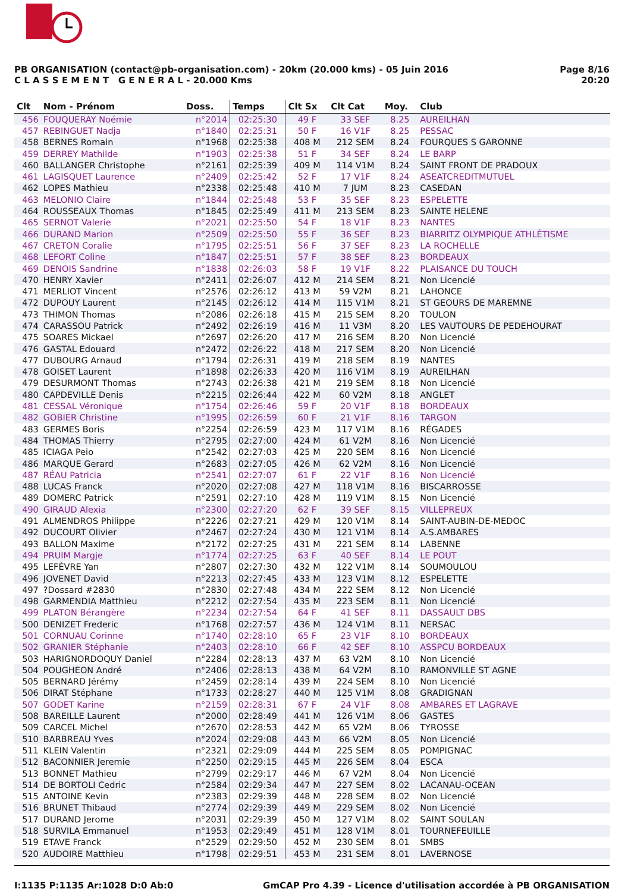PB ORGANISATION (contact@pb-organisation.com) - 20km (20.000 kms) - 05 Juin 2016
C L A S S E M E N T G E N E R A L - 20.000 Kms
Page 8/16
20:20
| Clt | Nom - Prénom | Doss. | Temps | Clt Sx | Clt Cat | Moy. | Club |
| --- | --- | --- | --- | --- | --- | --- | --- |
| 456 | FOUQUERAY Noémie | n°2014 | 02:25:30 | 49 F | 33 SEF | 8.25 | AUREILHAN |
| 457 | REBINGUET Nadja | n°1840 | 02:25:31 | 50 F | 16 V1F | 8.25 | PESSAC |
| 458 | BERNES Romain | n°1968 | 02:25:38 | 408 M | 212 SEM | 8.24 | FOURQUES S GARONNE |
| 459 | DERREY Mathilde | n°1903 | 02:25:38 | 51 F | 34 SEF | 8.24 | LE BARP |
| 460 | BALLANGER Christophe | n°2161 | 02:25:39 | 409 M | 114 V1M | 8.24 | SAINT FRONT DE PRADOUX |
| 461 | LAGISQUET Laurence | n°2409 | 02:25:42 | 52 F | 17 V1F | 8.24 | ASEATCREDITMUTUEL |
| 462 | LOPES Mathieu | n°2338 | 02:25:48 | 410 M | 7 JUM | 8.23 | CASEDAN |
| 463 | MELONIO Claire | n°1844 | 02:25:48 | 53 F | 35 SEF | 8.23 | ESPELETTE |
| 464 | ROUSSEAUX Thomas | n°1845 | 02:25:49 | 411 M | 213 SEM | 8.23 | SAINTE HELENE |
| 465 | SERNOT Valerie | n°2021 | 02:25:50 | 54 F | 18 V1F | 8.23 | NANTES |
| 466 | DURAND Marion | n°2509 | 02:25:50 | 55 F | 36 SEF | 8.23 | BIARRITZ OLYMPIQUE ATHLÉTISME |
| 467 | CRETON Coralie | n°1795 | 02:25:51 | 56 F | 37 SEF | 8.23 | LA ROCHELLE |
| 468 | LEFORT Coline | n°1847 | 02:25:51 | 57 F | 38 SEF | 8.23 | BORDEAUX |
| 469 | DENOIS Sandrine | n°1838 | 02:26:03 | 58 F | 19 V1F | 8.22 | PLAISANCE DU TOUCH |
| 470 | HENRY Xavier | n°2411 | 02:26:07 | 412 M | 214 SEM | 8.21 | Non Licencié |
| 471 | MERLIOT Vincent | n°2576 | 02:26:12 | 413 M | 59 V2M | 8.21 | LAHONCE |
| 472 | DUPOUY Laurent | n°2145 | 02:26:12 | 414 M | 115 V1M | 8.21 | ST GEOURS DE MAREMNE |
| 473 | THIMON Thomas | n°2086 | 02:26:18 | 415 M | 215 SEM | 8.20 | TOULON |
| 474 | CARASSOU Patrick | n°2492 | 02:26:19 | 416 M | 11 V3M | 8.20 | LES VAUTOURS DE PEDEHOURAT |
| 475 | SOARES Mickael | n°2697 | 02:26:20 | 417 M | 216 SEM | 8.20 | Non Licencié |
| 476 | GASTAL Edouard | n°2472 | 02:26:22 | 418 M | 217 SEM | 8.20 | Non Licencié |
| 477 | DUBOURG Arnaud | n°1794 | 02:26:31 | 419 M | 218 SEM | 8.19 | NANTES |
| 478 | GOISET Laurent | n°1898 | 02:26:33 | 420 M | 116 V1M | 8.19 | AUREILHAN |
| 479 | DESURMONT Thomas | n°2743 | 02:26:38 | 421 M | 219 SEM | 8.18 | Non Licencié |
| 480 | CAPDEVILLE Denis | n°2215 | 02:26:44 | 422 M | 60 V2M | 8.18 | ANGLET |
| 481 | CESSAL Véronique | n°1754 | 02:26:46 | 59 F | 20 V1F | 8.18 | BORDEAUX |
| 482 | GOBIER Christine | n°1995 | 02:26:59 | 60 F | 21 V1F | 8.16 | TARGON |
| 483 | GERMES Boris | n°2254 | 02:26:59 | 423 M | 117 V1M | 8.16 | RÉGADES |
| 484 | THOMAS Thierry | n°2795 | 02:27:00 | 424 M | 61 V2M | 8.16 | Non Licencié |
| 485 | ICIAGA Peio | n°2542 | 02:27:03 | 425 M | 220 SEM | 8.16 | Non Licencié |
| 486 | MARQUE Gerard | n°2683 | 02:27:05 | 426 M | 62 V2M | 8.16 | Non Licencié |
| 487 | RÉAU Patricia | n°2541 | 02:27:07 | 61 F | 22 V1F | 8.16 | Non Licencié |
| 488 | LUCAS Franck | n°2020 | 02:27:08 | 427 M | 118 V1M | 8.16 | BISCARROSSE |
| 489 | DOMERC Patrick | n°2591 | 02:27:10 | 428 M | 119 V1M | 8.15 | Non Licencié |
| 490 | GIRAUD Alexia | n°2300 | 02:27:20 | 62 F | 39 SEF | 8.15 | VILLEPREUX |
| 491 | ALMENDROS Philippe | n°2226 | 02:27:21 | 429 M | 120 V1M | 8.14 | SAINT-AUBIN-DE-MEDOC |
| 492 | DUCOURT Olivier | n°2467 | 02:27:24 | 430 M | 121 V1M | 8.14 | A.S.AMBARES |
| 493 | BALLON Maxime | n°2172 | 02:27:25 | 431 M | 221 SEM | 8.14 | LABENNE |
| 494 | PRUIM Margje | n°1774 | 02:27:25 | 63 F | 40 SEF | 8.14 | LE POUT |
| 495 | LEFÈVRE Yan | n°2807 | 02:27:30 | 432 M | 122 V1M | 8.14 | SOUMOULOU |
| 496 | JOVENET David | n°2213 | 02:27:45 | 433 M | 123 V1M | 8.12 | ESPELETTE |
| 497 | ?Dossard #2830 | n°2830 | 02:27:48 | 434 M | 222 SEM | 8.12 | Non Licencié |
| 498 | GARMENDIA Matthieu | n°2212 | 02:27:54 | 435 M | 223 SEM | 8.11 | Non Licencié |
| 499 | PLATON Bérangère | n°2234 | 02:27:54 | 64 F | 41 SEF | 8.11 | DASSAULT DBS |
| 500 | DENIZET Frederic | n°1768 | 02:27:57 | 436 M | 124 V1M | 8.11 | NERSAC |
| 501 | CORNUAU Corinne | n°1740 | 02:28:10 | 65 F | 23 V1F | 8.10 | BORDEAUX |
| 502 | GRANIER Stéphanie | n°2403 | 02:28:10 | 66 F | 42 SEF | 8.10 | ASSPCU BORDEAUX |
| 503 | HARIGNORDOQUY Daniel | n°2284 | 02:28:13 | 437 M | 63 V2M | 8.10 | Non Licencié |
| 504 | POUGHEON André | n°2406 | 02:28:13 | 438 M | 64 V2M | 8.10 | RAMONVILLE ST AGNE |
| 505 | BERNARD Jérémy | n°2459 | 02:28:14 | 439 M | 224 SEM | 8.10 | Non Licencié |
| 506 | DIRAT Stéphane | n°1733 | 02:28:27 | 440 M | 125 V1M | 8.08 | GRADIGNAN |
| 507 | GODET Karine | n°2159 | 02:28:31 | 67 F | 24 V1F | 8.08 | AMBARES ET LAGRAVE |
| 508 | BAREILLE Laurent | n°2000 | 02:28:49 | 441 M | 126 V1M | 8.06 | GASTES |
| 509 | CARCEL Michel | n°2670 | 02:28:53 | 442 M | 65 V2M | 8.06 | TYROSSE |
| 510 | BARBREAU Yves | n°2024 | 02:29:08 | 443 M | 66 V2M | 8.05 | Non Licencié |
| 511 | KLEIN Valentin | n°2321 | 02:29:09 | 444 M | 225 SEM | 8.05 | POMPIGNAC |
| 512 | BACONNIER Jeremie | n°2250 | 02:29:15 | 445 M | 226 SEM | 8.04 | ESCA |
| 513 | BONNET Mathieu | n°2799 | 02:29:17 | 446 M | 67 V2M | 8.04 | Non Licencié |
| 514 | DE BORTOLI Cedric | n°2584 | 02:29:34 | 447 M | 227 SEM | 8.02 | LACANAU-OCEAN |
| 515 | ANTOINE Kevin | n°2383 | 02:29:39 | 448 M | 228 SEM | 8.02 | Non Licencié |
| 516 | BRUNET Thibaud | n°2774 | 02:29:39 | 449 M | 229 SEM | 8.02 | Non Licencié |
| 517 | DURAND Jerome | n°2031 | 02:29:39 | 450 M | 127 V1M | 8.02 | SAINT SOULAN |
| 518 | SURVILA Emmanuel | n°1953 | 02:29:49 | 451 M | 128 V1M | 8.01 | TOURNEFEUILLE |
| 519 | ETAVE Franck | n°2529 | 02:29:50 | 452 M | 230 SEM | 8.01 | SMBS |
| 520 | AUDOIRE Matthieu | n°1798 | 02:29:51 | 453 M | 231 SEM | 8.01 | LAVERNOSE |
I:1135 P:1135 Ar:1028 D:0 Ab:0 GmCAP Pro 4.39 - Licence d'utilisation accordée à PB ORGANISATION